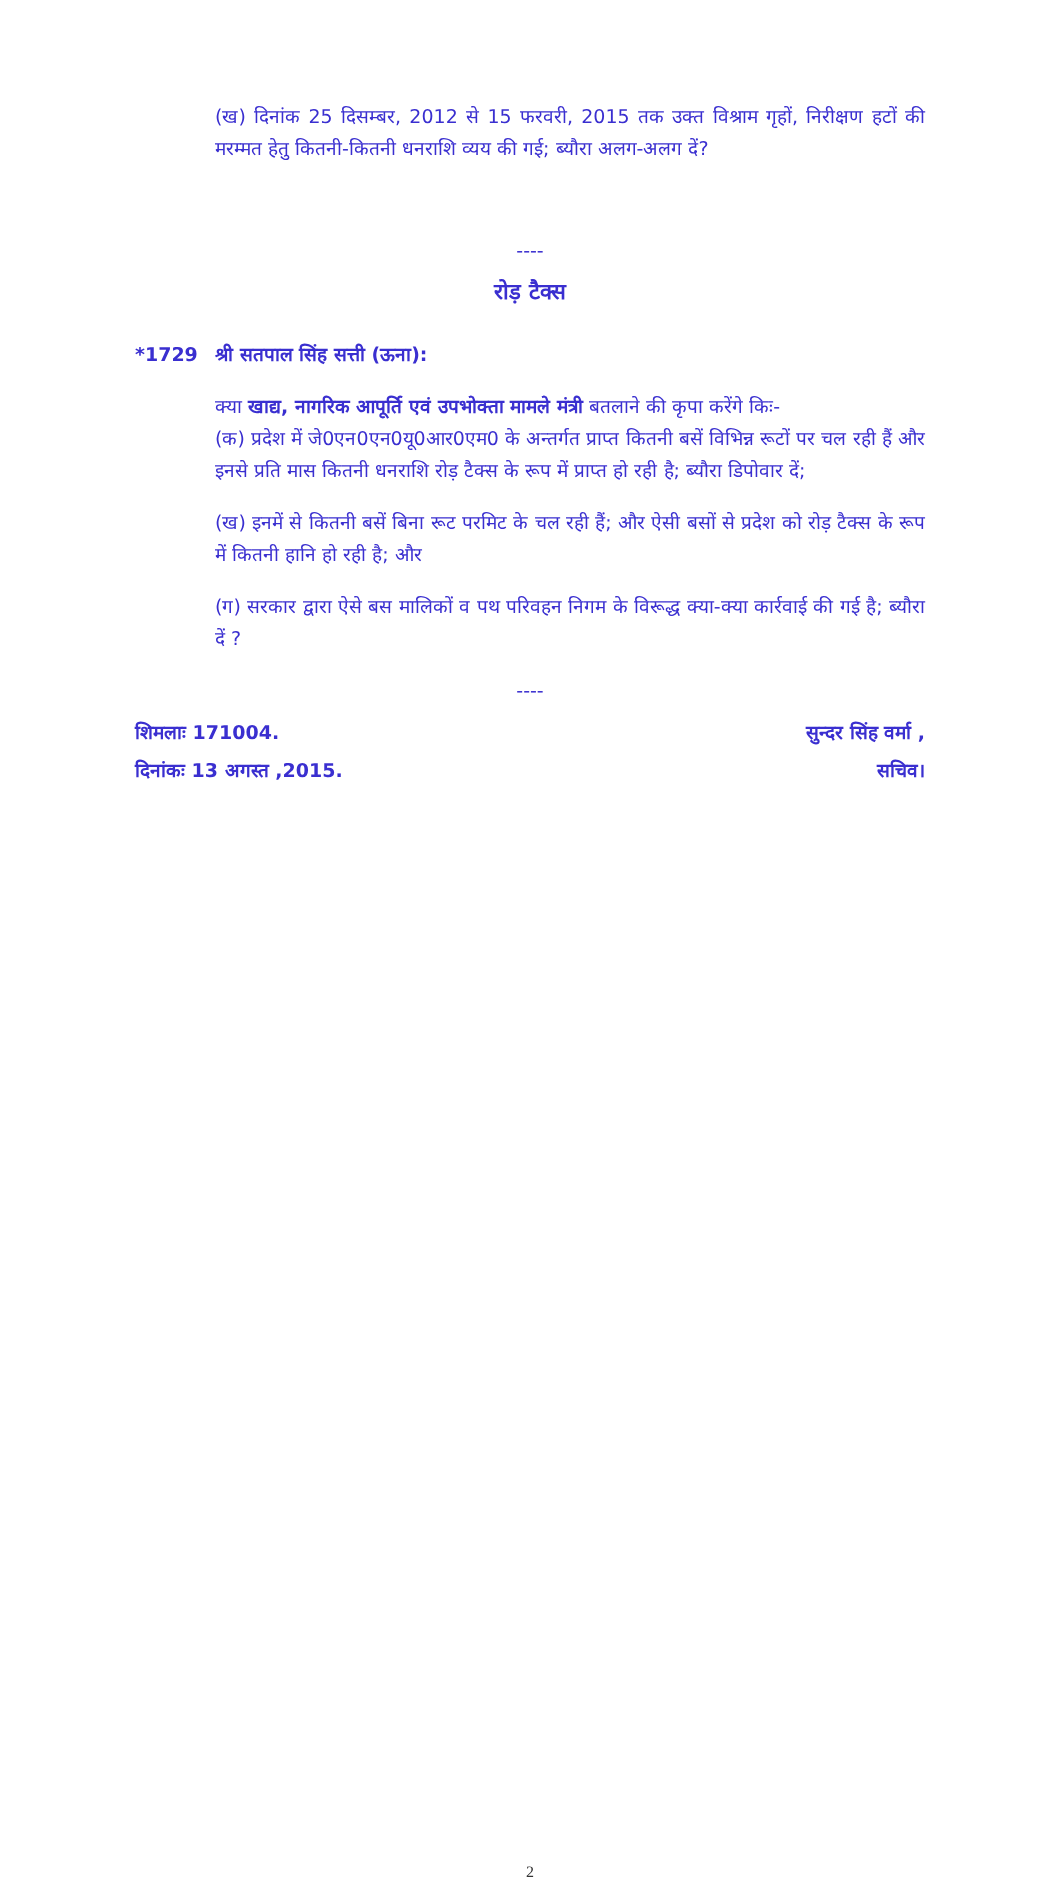(ख) दिनांक 25 दिसम्बर, 2012 से 15 फरवरी, 2015 तक उक्त विश्राम गृहों, निरीक्षण हटों की मरम्मत हेतु कितनी-कितनी धनराशि व्यय की गई; ब्यौरा अलग-अलग दें?
----
रोड़ टैक्स
*1729 श्री सतपाल सिंह सत्ती (ऊना):
क्या खाद्य, नागरिक आपूर्ति एवं उपभोक्ता मामले मंत्री बतलाने की कृपा करेंगे किः-
(क) प्रदेश में जे0एन0एन0यू0आर0एम0 के अन्तर्गत प्राप्त कितनी बसें विभिन्न रूटों पर चल रही हैं और इनसे प्रति मास कितनी धनराशि रोड़ टैक्स के रूप में प्राप्त हो रही है; ब्यौरा डिपोवार दें;
(ख) इनमें से कितनी बसें बिना रूट परमिट के चल रही हैं; और ऐसी बसों से प्रदेश को रोड़ टैक्स के रूप में कितनी हानि हो रही है; और
(ग) सरकार द्वारा ऐसे बस मालिकों व पथ परिवहन निगम के विरूद्ध क्या-क्या कार्रवाई की गई है; ब्यौरा दें ?
----
शिमलाः 171004. सुन्दर सिंह वर्मा ,
दिनांकः 13 अगस्त ,2015. सचिव।
2